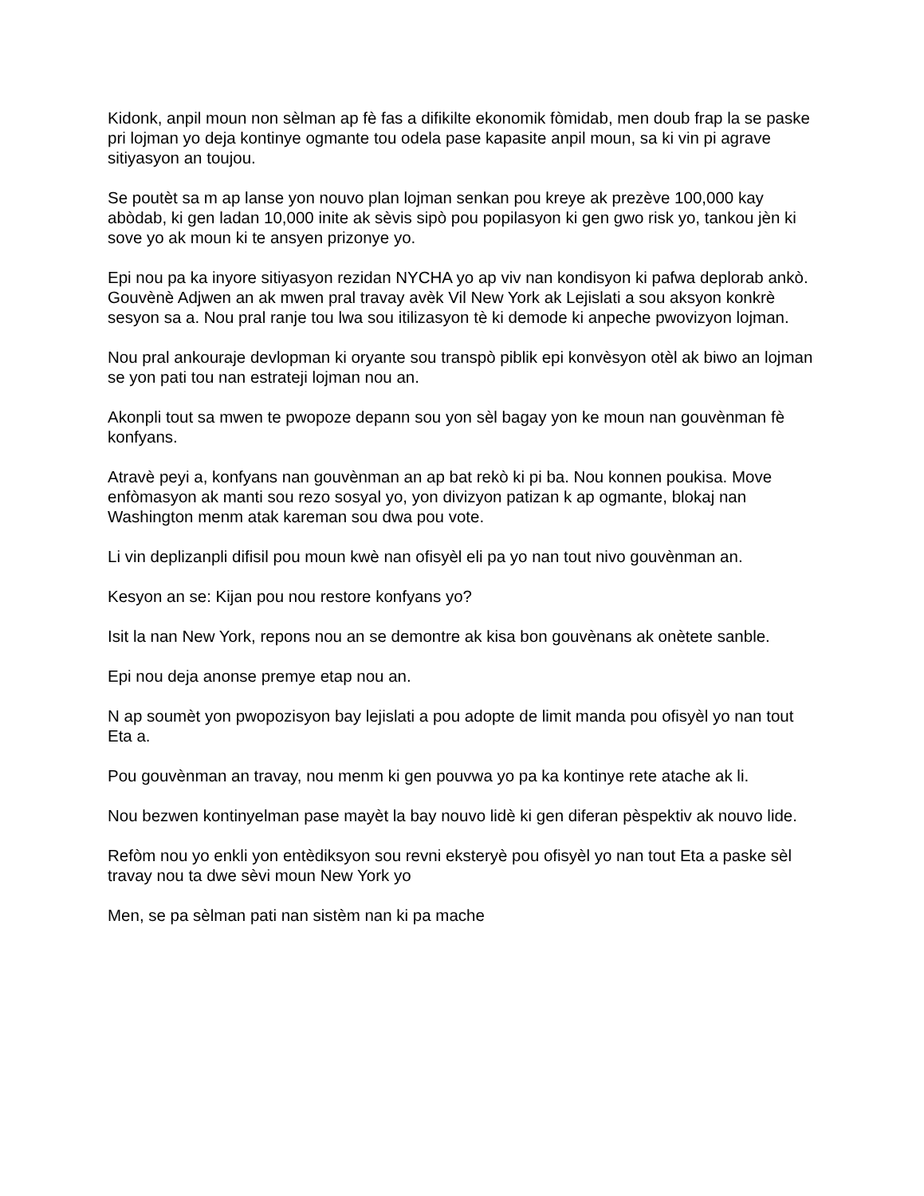Kidonk, anpil moun non sèlman ap fè fas a difikilte ekonomik fòmidab, men doub frap la se paske pri lojman yo deja kontinye ogmante tou odela pase kapasite anpil moun, sa ki vin pi agrave sitiyasyon an toujou.
Se poutèt sa m ap lanse yon nouvo plan lojman senkan pou kreye ak prezève 100,000 kay abòdab, ki gen ladan 10,000 inite ak sèvis sipò pou popilasyon ki gen gwo risk yo, tankou jèn ki sove yo ak moun ki te ansyen prizonye yo.
Epi nou pa ka inyore sitiyasyon rezidan NYCHA yo ap viv nan kondisyon ki pafwa deplorab ankò. Gouvènè Adjwen an ak mwen pral travay avèk Vil New York ak Lejislati a sou aksyon konkrè sesyon sa a. Nou pral ranje tou lwa sou itilizasyon tè ki demode ki anpeche pwovizyon lojman.
Nou pral ankouraje devlopman ki oryante sou transpò piblik epi konvèsyon otèl ak biwo an lojman se yon pati tou nan estrateji lojman nou an.
Akonpli tout sa mwen te pwopoze depann sou yon sèl bagay yon ke moun nan gouvènman fè konfyans.
Atravè peyi a, konfyans nan gouvènman an ap bat rekò ki pi ba. Nou konnen poukisa. Move enfòmasyon ak manti sou rezo sosyal yo, yon divizyon patizan k ap ogmante, blokaj nan Washington menm atak kareman sou dwa pou vote.
Li vin deplizanpli difisil pou moun kwè nan ofisyèl eli pa yo nan tout nivo gouvènman an.
Kesyon an se: Kijan pou nou restore konfyans yo?
Isit la nan New York, repons nou an se demontre ak kisa bon gouvènans ak onètete sanble.
Epi nou deja anonse premye etap nou an.
N ap soumèt yon pwopozisyon bay lejislati a pou adopte de limit manda pou ofisyèl yo nan tout Eta a.
Pou gouvènman an travay, nou menm ki gen pouvwa yo pa ka kontinye rete atache ak li.
Nou bezwen kontinyelman pase mayèt la bay nouvo lidè ki gen diferan pèspektiv ak nouvo lide.
Refòm nou yo enkli yon entèdiksyon sou revni eksteryè pou ofisyèl yo nan tout Eta a paske sèl travay nou ta dwe sèvi moun New York yo
Men, se pa sèlman pati nan sistèm nan ki pa mache